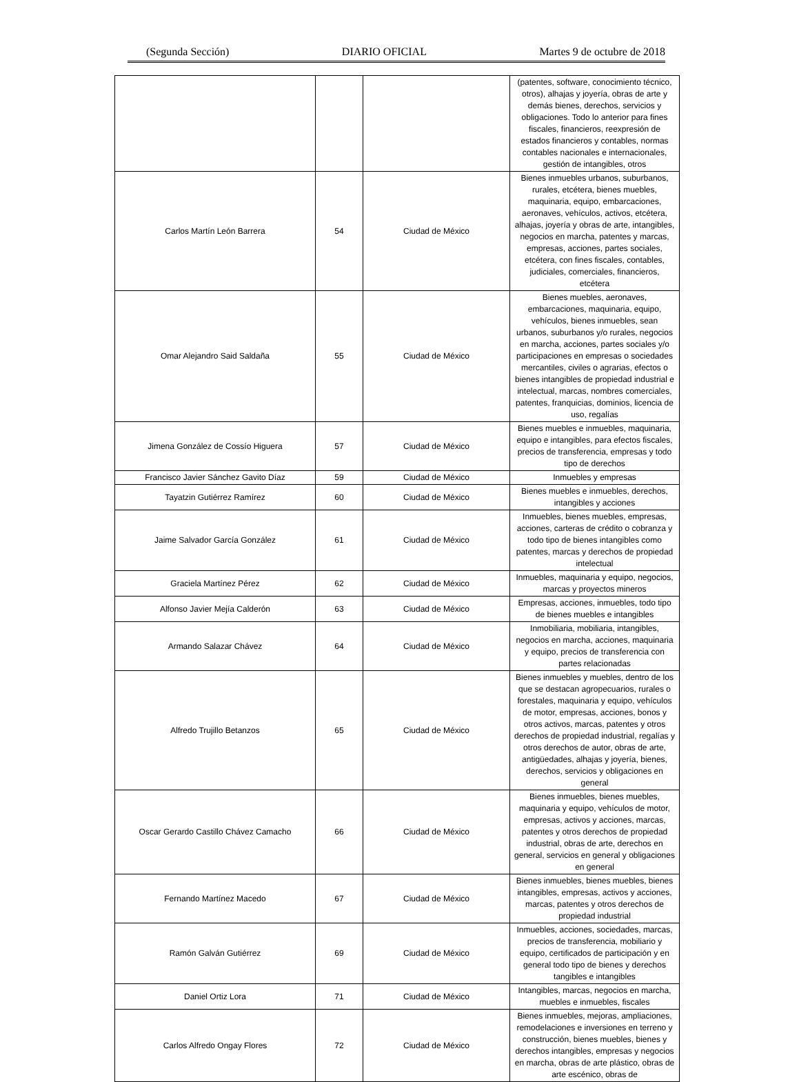(Segunda Sección) DIARIO OFICIAL Martes 9 de octubre de 2018
| | | | (patentes, software, conocimiento técnico, otros), alhajas y joyería, obras de arte y demás bienes, derechos, servicios y obligaciones. Todo lo anterior para fines fiscales, financieros, reexpresión de estados financieros y contables, normas contables nacionales e internacionales, gestión de intangibles, otros |
| Carlos Martín León Barrera | 54 | Ciudad de México | Bienes inmuebles urbanos, suburbanos, rurales, etcétera, bienes muebles, maquinaria, equipo, embarcaciones, aeronaves, vehículos, activos, etcétera, alhajas, joyería y obras de arte, intangibles, negocios en marcha, patentes y marcas, empresas, acciones, partes sociales, etcétera, con fines fiscales, contables, judiciales, comerciales, financieros, etcétera |
| Omar Alejandro Said Saldaña | 55 | Ciudad de México | Bienes muebles, aeronaves, embarcaciones, maquinaria, equipo, vehículos, bienes inmuebles, sean urbanos, suburbanos y/o rurales, negocios en marcha, acciones, partes sociales y/o participaciones en empresas o sociedades mercantiles, civiles o agrarias, efectos o bienes intangibles de propiedad industrial e intelectual, marcas, nombres comerciales, patentes, franquicias, dominios, licencia de uso, regalías |
| Jimena González de Cossío Higuera | 57 | Ciudad de México | Bienes muebles e inmuebles, maquinaria, equipo e intangibles, para efectos fiscales, precios de transferencia, empresas y todo tipo de derechos |
| Francisco Javier Sánchez Gavito Díaz | 59 | Ciudad de México | Inmuebles y empresas |
| Tayatzin Gutiérrez Ramírez | 60 | Ciudad de México | Bienes muebles e inmuebles, derechos, intangibles y acciones |
| Jaime Salvador García González | 61 | Ciudad de México | Inmuebles, bienes muebles, empresas, acciones, carteras de crédito o cobranza y todo tipo de bienes intangibles como patentes, marcas y derechos de propiedad intelectual |
| Graciela Martínez Pérez | 62 | Ciudad de México | Inmuebles, maquinaria y equipo, negocios, marcas y proyectos mineros |
| Alfonso Javier Mejía Calderón | 63 | Ciudad de México | Empresas, acciones, inmuebles, todo tipo de bienes muebles e intangibles |
| Armando Salazar Chávez | 64 | Ciudad de México | Inmobiliaria, mobiliaria, intangibles, negocios en marcha, acciones, maquinaria y equipo, precios de transferencia con partes relacionadas |
| Alfredo Trujillo Betanzos | 65 | Ciudad de México | Bienes inmuebles y muebles, dentro de los que se destacan agropecuarios, rurales o forestales, maquinaria y equipo, vehículos de motor, empresas, acciones, bonos y otros activos, marcas, patentes y otros derechos de propiedad industrial, regalías y otros derechos de autor, obras de arte, antigüedades, alhajas y joyería, bienes, derechos, servicios y obligaciones en general |
| Oscar Gerardo Castillo Chávez Camacho | 66 | Ciudad de México | Bienes inmuebles, bienes muebles, maquinaria y equipo, vehículos de motor, empresas, activos y acciones, marcas, patentes y otros derechos de propiedad industrial, obras de arte, derechos en general, servicios en general y obligaciones en general |
| Fernando Martínez Macedo | 67 | Ciudad de México | Bienes inmuebles, bienes muebles, bienes intangibles, empresas, activos y acciones, marcas, patentes y otros derechos de propiedad industrial |
| Ramón Galván Gutiérrez | 69 | Ciudad de México | Inmuebles, acciones, sociedades, marcas, precios de transferencia, mobiliario y equipo, certificados de participación y en general todo tipo de bienes y derechos tangibles e intangibles |
| Daniel Ortiz Lora | 71 | Ciudad de México | Intangibles, marcas, negocios en marcha, muebles e inmuebles, fiscales |
| Carlos Alfredo Ongay Flores | 72 | Ciudad de México | Bienes inmuebles, mejoras, ampliaciones, remodelaciones e inversiones en terreno y construcción, bienes muebles, bienes y derechos intangibles, empresas y negocios en marcha, obras de arte plástico, obras de arte escénico, obras de |